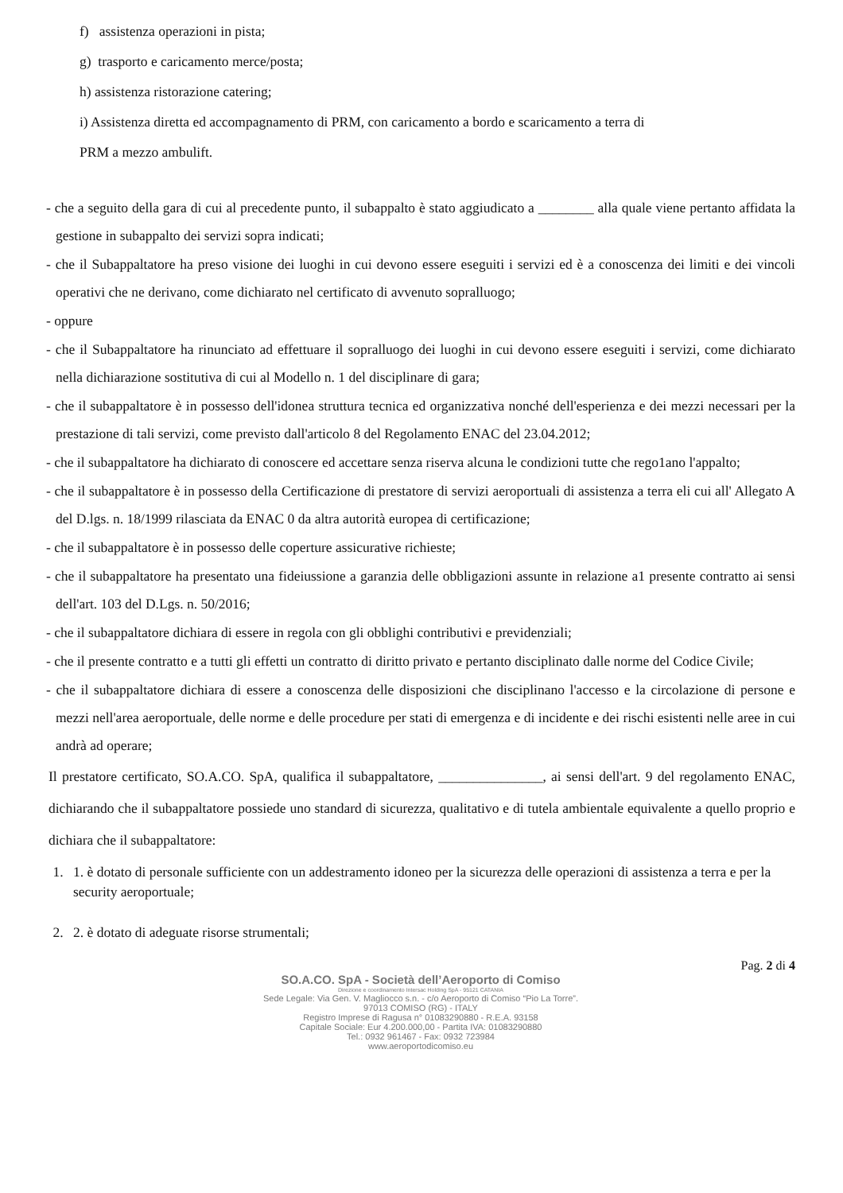f) assistenza operazioni in pista;
g) trasporto e caricamento merce/posta;
h) assistenza ristorazione catering;
i) Assistenza diretta ed accompagnamento di PRM, con caricamento a bordo e scaricamento a terra di
PRM a mezzo ambulift.
- che a seguito della gara di cui al precedente punto, il subappalto è stato aggiudicato a ________ alla quale viene pertanto affidata la gestione in subappalto dei servizi sopra indicati;
- che il Subappaltatore ha preso visione dei luoghi in cui devono essere eseguiti i servizi ed è a conoscenza dei limiti e dei vincoli operativi che ne derivano, come dichiarato nel certificato di avvenuto sopralluogo;
- oppure
- che il Subappaltatore ha rinunciato ad effettuare il sopralluogo dei luoghi in cui devono essere eseguiti i servizi, come dichiarato nella dichiarazione sostitutiva di cui al Modello n. 1 del disciplinare di gara;
- che il subappaltatore è in possesso dell'idonea struttura tecnica ed organizzativa nonché dell'esperienza e dei mezzi necessari per la prestazione di tali servizi, come previsto dall'articolo 8 del Regolamento ENAC del 23.04.2012;
- che il subappaltatore ha dichiarato di conoscere ed accettare senza riserva alcuna le condizioni tutte che rego1ano l'appalto;
- che il subappaltatore è in possesso della Certificazione di prestatore di servizi aeroportuali di assistenza a terra eli cui all' Allegato A del D.lgs. n. 18/1999 rilasciata da ENAC 0 da altra autorità europea di certificazione;
- che il subappaltatore è in possesso delle coperture assicurative richieste;
- che il subappaltatore ha presentato una fideiussione a garanzia delle obbligazioni assunte in relazione a1 presente contratto ai sensi dell'art. 103 del D.Lgs. n. 50/2016;
- che il subappaltatore dichiara di essere in regola con gli obblighi contributivi e previdenziali;
- che il presente contratto e a tutti gli effetti un contratto di diritto privato e pertanto disciplinato dalle norme del Codice Civile;
- che il subappaltatore dichiara di essere a conoscenza delle disposizioni che disciplinano l'accesso e la circolazione di persone e mezzi nell'area aeroportuale, delle norme e delle procedure per stati di emergenza e di incidente e dei rischi esistenti nelle aree in cui andrà ad operare;
Il prestatore certificato, SO.A.CO. SpA, qualifica il subappaltatore, _______________, ai sensi dell'art. 9 del regolamento ENAC, dichiarando che il subappaltatore possiede uno standard di sicurezza, qualitativo e di tutela ambientale equivalente a quello proprio e dichiara che il subappaltatore:
1. 1. è dotato di personale sufficiente con un addestramento idoneo per la sicurezza delle operazioni di assistenza a terra e per la security aeroportuale;
2. 2. è dotato di adeguate risorse strumentali;
Pag. 2 di 4
SO.A.CO. SpA - Società dell’Aeroporto di Comiso
Direzione e coordinamento Intersac Holding SpA - 95121 CATANIA
Sede Legale: Via Gen. V. Magliocco s.n. - c/o Aeroporto di Comiso “Pio La Torre”.
97013 COMISO (RG) - ITALY
Registro Imprese di Ragusa n° 01083290880 - R.E.A. 93158
Capitale Sociale: Eur 4.200.000,00 - Partita IVA: 01083290880
Tel.: 0932 961467 - Fax: 0932 723984
www.aeroportodicomiso.eu